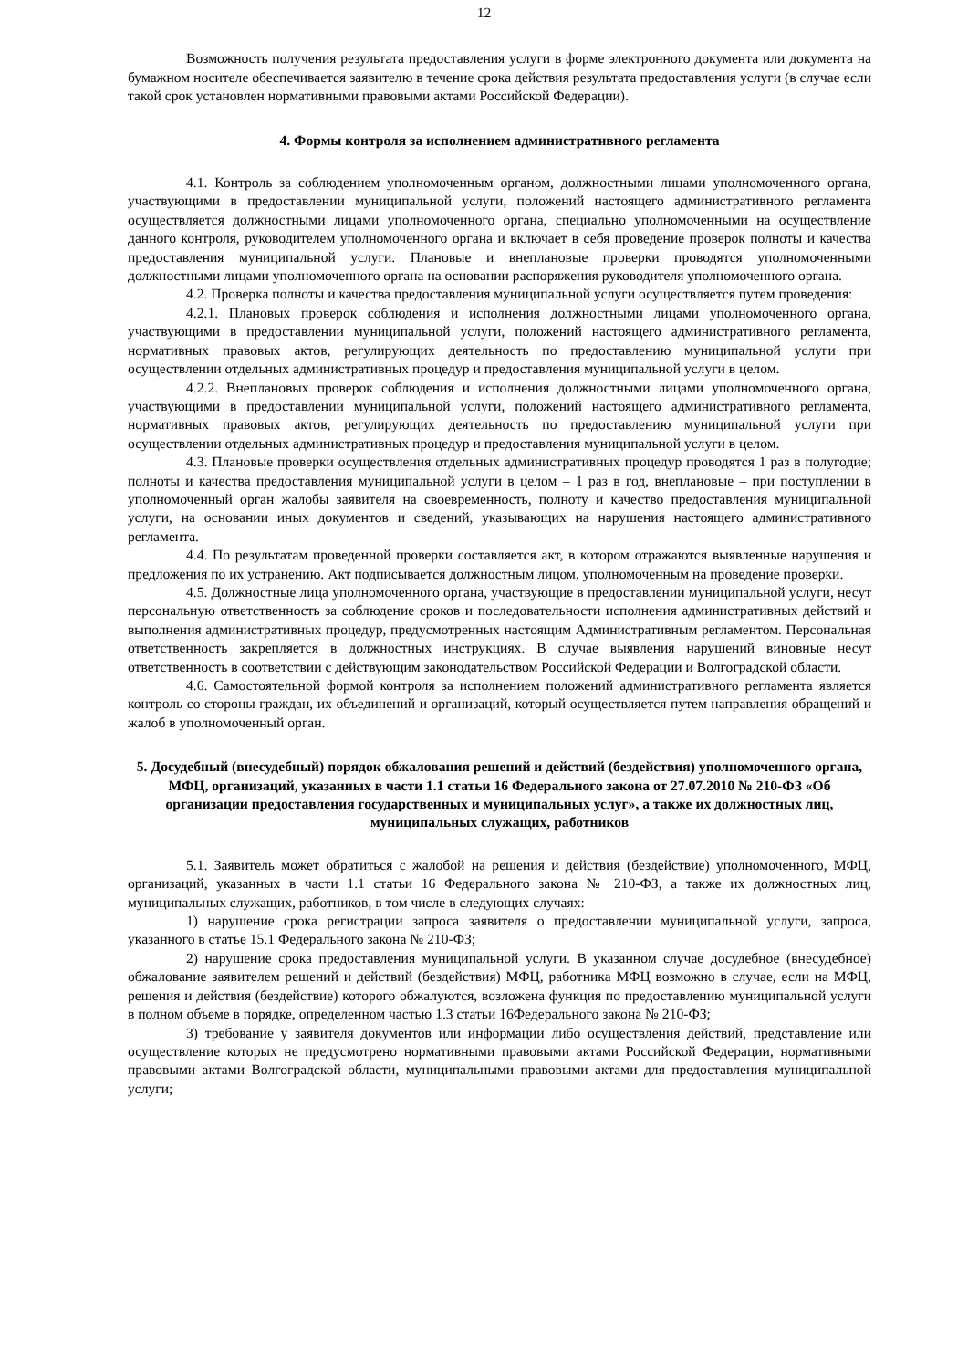12
Возможность получения результата предоставления услуги в форме электронного документа или документа на бумажном носителе обеспечивается заявителю в течение срока действия результата предоставления услуги (в случае если такой срок установлен нормативными правовыми актами Российской Федерации).
4. Формы контроля за исполнением административного регламента
4.1. Контроль за соблюдением уполномоченным органом, должностными лицами уполномоченного органа, участвующими в предоставлении муниципальной услуги, положений настоящего административного регламента осуществляется должностными лицами уполномоченного органа, специально уполномоченными на осуществление данного контроля, руководителем уполномоченного органа и включает в себя проведение проверок полноты и качества предоставления муниципальной услуги. Плановые и внеплановые проверки проводятся уполномоченными должностными лицами уполномоченного органа на основании распоряжения руководителя уполномоченного органа.
4.2. Проверка полноты и качества предоставления муниципальной услуги осуществляется путем проведения:
4.2.1. Плановых проверок соблюдения и исполнения должностными лицами уполномоченного органа, участвующими в предоставлении муниципальной услуги, положений настоящего административного регламента, нормативных правовых актов, регулирующих деятельность по предоставлению муниципальной услуги при осуществлении отдельных административных процедур и предоставления муниципальной услуги в целом.
4.2.2. Внеплановых проверок соблюдения и исполнения должностными лицами уполномоченного органа, участвующими в предоставлении муниципальной услуги, положений настоящего административного регламента, нормативных правовых актов, регулирующих деятельность по предоставлению муниципальной услуги при осуществлении отдельных административных процедур и предоставления муниципальной услуги в целом.
4.3. Плановые проверки осуществления отдельных административных процедур проводятся 1 раз в полугодие; полноты и качества предоставления муниципальной услуги в целом – 1 раз в год, внеплановые – при поступлении в уполномоченный орган жалобы заявителя на своевременность, полноту и качество предоставления муниципальной услуги, на основании иных документов и сведений, указывающих на нарушения настоящего административного регламента.
4.4. По результатам проведенной проверки составляется акт, в котором отражаются выявленные нарушения и предложения по их устранению. Акт подписывается должностным лицом, уполномоченным на проведение проверки.
4.5. Должностные лица уполномоченного органа, участвующие в предоставлении муниципальной услуги, несут персональную ответственность за соблюдение сроков и последовательности исполнения административных действий и выполнения административных процедур, предусмотренных настоящим Административным регламентом. Персональная ответственность закрепляется в должностных инструкциях. В случае выявления нарушений виновные несут ответственность в соответствии с действующим законодательством Российской Федерации и Волгоградской области.
4.6. Самостоятельной формой контроля за исполнением положений административного регламента является контроль со стороны граждан, их объединений и организаций, который осуществляется путем направления обращений и жалоб в уполномоченный орган.
5. Досудебный (внесудебный) порядок обжалования решений и действий (бездействия) уполномоченного органа, МФЦ, организаций, указанных в части 1.1 статьи 16 Федерального закона от 27.07.2010 № 210-ФЗ «Об организации предоставления государственных и муниципальных услуг», а также их должностных лиц, муниципальных служащих, работников
5.1. Заявитель может обратиться с жалобой на решения и действия (бездействие) уполномоченного, МФЦ, организаций, указанных в части 1.1 статьи 16 Федерального закона № 210-ФЗ, а также их должностных лиц, муниципальных служащих, работников, в том числе в следующих случаях:
1) нарушение срока регистрации запроса заявителя о предоставлении муниципальной услуги, запроса, указанного в статье 15.1 Федерального закона № 210-ФЗ;
2) нарушение срока предоставления муниципальной услуги. В указанном случае досудебное (внесудебное) обжалование заявителем решений и действий (бездействия) МФЦ, работника МФЦ возможно в случае, если на МФЦ, решения и действия (бездействие) которого обжалуются, возложена функция по предоставлению муниципальной услуги в полном объеме в порядке, определенном частью 1.3 статьи 16Федерального закона № 210-ФЗ;
3) требование у заявителя документов или информации либо осуществления действий, представление или осуществление которых не предусмотрено нормативными правовыми актами Российской Федерации, нормативными правовыми актами Волгоградской области, муниципальными правовыми актами для предоставления муниципальной услуги;